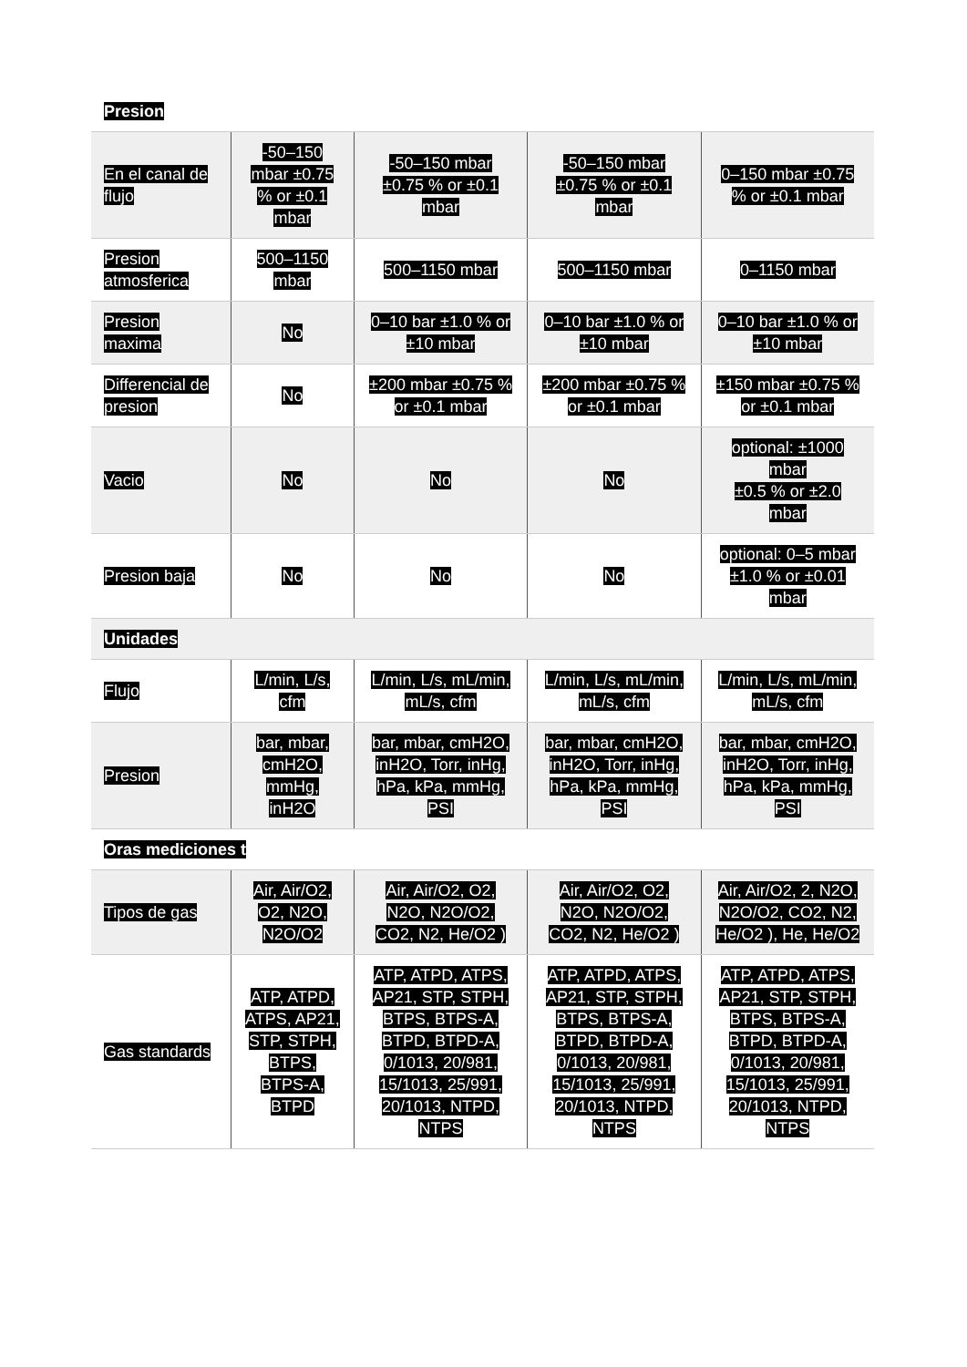| Presion | | | | |
| En el canal de flujo | -50–150 mbar ±0.75 % or ±0.1 mbar | -50–150 mbar ±0.75 % or ±0.1 mbar | -50–150 mbar ±0.75 % or ±0.1 mbar | 0–150 mbar ±0.75 % or ±0.1 mbar |
| Presion atmosferica | 500–1150 mbar | 500–1150 mbar | 500–1150 mbar | 0–1150 mbar |
| Presion maxima | No | 0–10 bar ±1.0 % or ±10 mbar | 0–10 bar ±1.0 % or ±10 mbar | 0–10 bar ±1.0 % or ±10 mbar |
| Differencial de presion | No | ±200 mbar ±0.75 % or ±0.1 mbar | ±200 mbar ±0.75 % or ±0.1 mbar | ±150 mbar ±0.75 % or ±0.1 mbar |
| Vacio | No | No | No | optional: ±1000 mbar ±0.5 % or ±2.0 mbar |
| Presion baja | No | No | No | optional: 0–5 mbar ±1.0 % or ±0.01 mbar |
| Unidades | | | | |
| Flujo | L/min, L/s, cfm | L/min, L/s, mL/min, mL/s, cfm | L/min, L/s, mL/min, mL/s, cfm | L/min, L/s, mL/min, mL/s, cfm |
| Presion | bar, mbar, cmH2O, mmHg, inH2O | bar, mbar, cmH2O, inH2O, Torr, inHg, hPa, kPa, mmHg, PSI | bar, mbar, cmH2O, inH2O, Torr, inHg, hPa, kPa, mmHg, PSI | bar, mbar, cmH2O, inH2O, Torr, inHg, hPa, kPa, mmHg, PSI |
| Oras mediciones t | | | | |
| Tipos de gas | Air, Air/O2, O2, N2O, N2O/O2 | Air, Air/O2, O2, N2O, N2O/O2, CO2, N2, He/O2 ) | Air, Air/O2, O2, N2O, N2O/O2, CO2, N2, He/O2 ) | Air, Air/O2, 2, N2O, N2O/O2, CO2, N2, He/O2 ), He, He/O2 |
| Gas standards | ATP, ATPD, ATPS, AP21, STP, STPH, BTPS, BTPS-A, BTPD | ATP, ATPD, ATPS, AP21, STP, STPH, BTPS, BTPS-A, BTPD, BTPD-A, 0/1013, 20/981, 15/1013, 25/991, 20/1013, NTPD, NTPS | ATP, ATPD, ATPS, AP21, STP, STPH, BTPS, BTPS-A, BTPD, BTPD-A, 0/1013, 20/981, 15/1013, 25/991, 20/1013, NTPD, NTPS | ATP, ATPD, ATPS, AP21, STP, STPH, BTPS, BTPS-A, BTPD, BTPD-A, 0/1013, 20/981, 15/1013, 25/991, 20/1013, NTPD, NTPS |